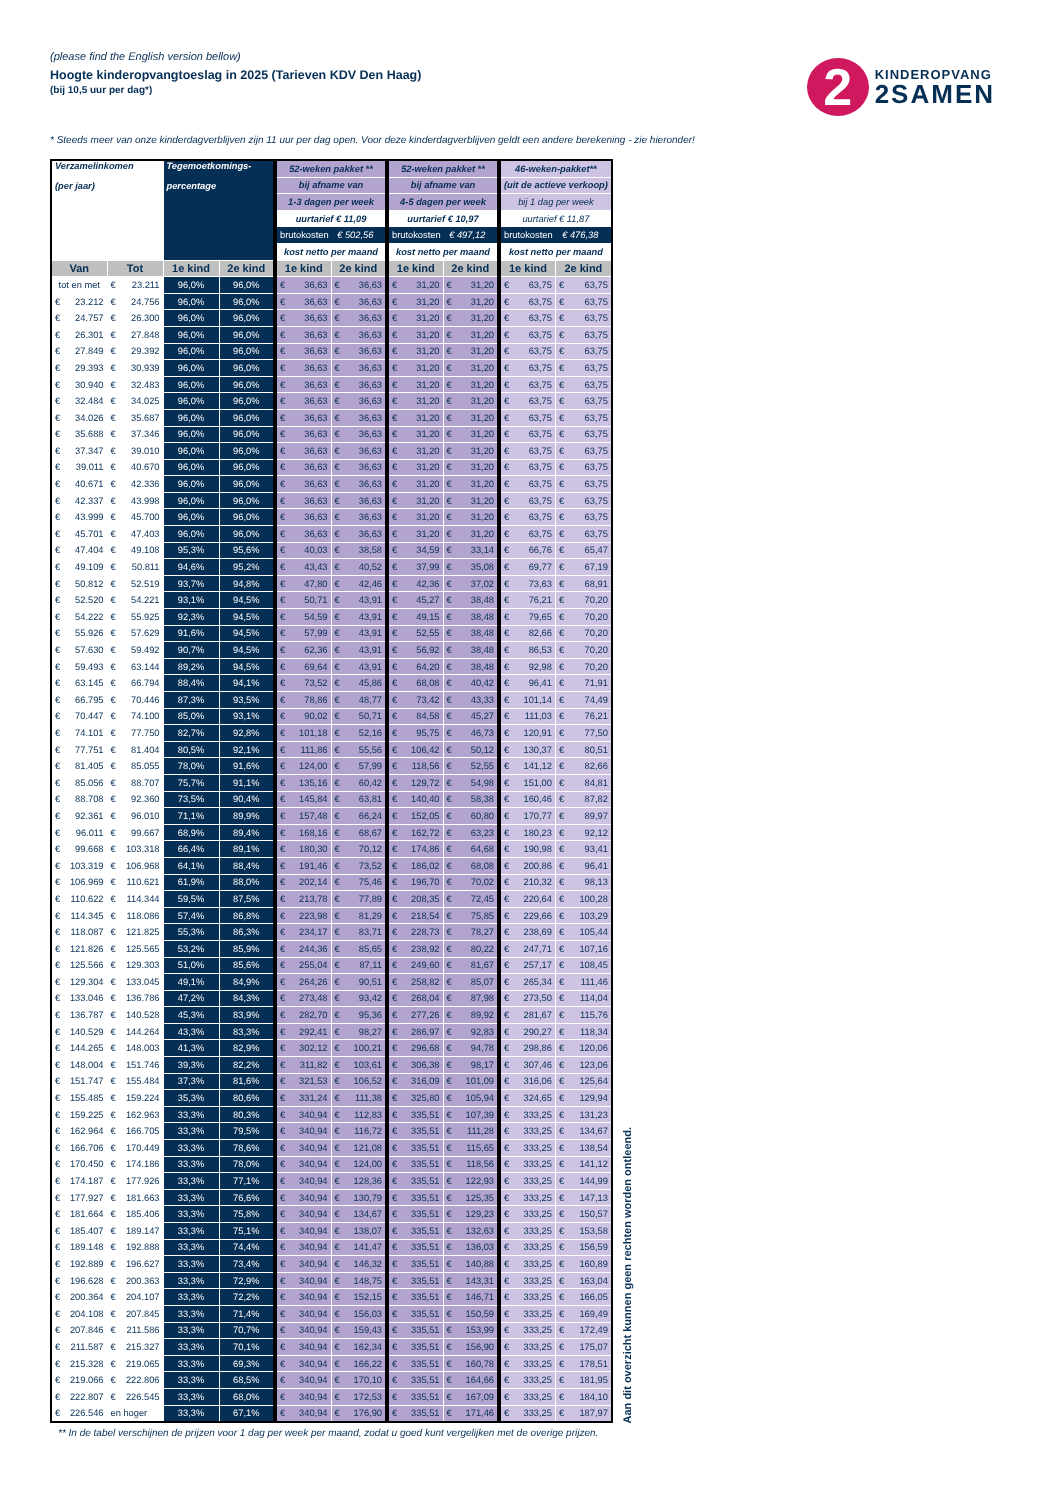(please find the English version bellow)
Hoogte kinderopvangtoeslag in 2025 (Tarieven KDV Den Haag)
(bij 10,5 uur per dag*)
2
KINDEROPVANG
2SAMEN
* Steeds meer van onze kinderdagverblijven zijn 11 uur per dag open. Voor deze kinderdagverblijven geldt een andere berekening - zie hieronder!
| Verzamelinkomen (per jaar) | | Tegemoetkomings- percentage | | 52-weken pakket ** | | 52-weken pakket ** | | 46-weken-pakket** | |
| --- | --- | --- | --- | --- | --- | --- | --- | --- | --- |
| | | | | bij afname van | | bij afname van | | (uit de actieve verkoop) | |
| | | | | 1-3 dagen per week | | 4-5 dagen per week | | bij 1 dag per week | |
| | | | | uurtarief € 11,09 | | uurtarief € 10,97 | | uurtarief € 11,87 | |
| | | | | brutokosten € 502,56 | | brutokosten € 497,12 | | brutokosten € 476,38 | |
| | | | | kost netto per maand | | kost netto per maand | | kost netto per maand | |
| Van | Tot | 1e kind | 2e kind | 1e kind | 2e kind | 1e kind | 2e kind | 1e kind | 2e kind |
| tot en met | € 23.211 | 96,0% | 96,0% | € 36,63 | € 36,63 | € 31,20 | € 31,20 | € 63,75 | € 63,75 |
| € 23.212 | € 24.756 | 96,0% | 96,0% | € 36,63 | € 36,63 | € 31,20 | € 31,20 | € 63,75 | € 63,75 |
| € 24.757 | € 26.300 | 96,0% | 96,0% | € 36,63 | € 36,63 | € 31,20 | € 31,20 | € 63,75 | € 63,75 |
| € 26.301 | € 27.848 | 96,0% | 96,0% | € 36,63 | € 36,63 | € 31,20 | € 31,20 | € 63,75 | € 63,75 |
| € 27.849 | € 29.392 | 96,0% | 96,0% | € 36,63 | € 36,63 | € 31,20 | € 31,20 | € 63,75 | € 63,75 |
| € 29.393 | € 30.939 | 96,0% | 96,0% | € 36,63 | € 36,63 | € 31,20 | € 31,20 | € 63,75 | € 63,75 |
| € 30.940 | € 32.483 | 96,0% | 96,0% | € 36,63 | € 36,63 | € 31,20 | € 31,20 | € 63,75 | € 63,75 |
| € 32.484 | € 34.025 | 96,0% | 96,0% | € 36,63 | € 36,63 | € 31,20 | € 31,20 | € 63,75 | € 63,75 |
| € 34.026 | € 35.687 | 96,0% | 96,0% | € 36,63 | € 36,63 | € 31,20 | € 31,20 | € 63,75 | € 63,75 |
| € 35.688 | € 37.346 | 96,0% | 96,0% | € 36,63 | € 36,63 | € 31,20 | € 31,20 | € 63,75 | € 63,75 |
| € 37.347 | € 39.010 | 96,0% | 96,0% | € 36,63 | € 36,63 | € 31,20 | € 31,20 | € 63,75 | € 63,75 |
| € 39.011 | € 40.670 | 96,0% | 96,0% | € 36,63 | € 36,63 | € 31,20 | € 31,20 | € 63,75 | € 63,75 |
| € 40.671 | € 42.336 | 96,0% | 96,0% | € 36,63 | € 36,63 | € 31,20 | € 31,20 | € 63,75 | € 63,75 |
| € 42.337 | € 43.998 | 96,0% | 96,0% | € 36,63 | € 36,63 | € 31,20 | € 31,20 | € 63,75 | € 63,75 |
| € 43.999 | € 45.700 | 96,0% | 96,0% | € 36,63 | € 36,63 | € 31,20 | € 31,20 | € 63,75 | € 63,75 |
| € 45.701 | € 47.403 | 96,0% | 96,0% | € 36,63 | € 36,63 | € 31,20 | € 31,20 | € 63,75 | € 63,75 |
| € 47.404 | € 49.108 | 95,3% | 95,6% | € 40,03 | € 38,58 | € 34,59 | € 33,14 | € 66,76 | € 65,47 |
| € 49.109 | € 50.811 | 94,6% | 95,2% | € 43,43 | € 40,52 | € 37,99 | € 35,08 | € 69,77 | € 67,19 |
| € 50.812 | € 52.519 | 93,7% | 94,8% | € 47,80 | € 42,46 | € 42,36 | € 37,02 | € 73,63 | € 68,91 |
| € 52.520 | € 54.221 | 93,1% | 94,5% | € 50,71 | € 43,91 | € 45,27 | € 38,48 | € 76,21 | € 70,20 |
| € 54.222 | € 55.925 | 92,3% | 94,5% | € 54,59 | € 43,91 | € 49,15 | € 38,48 | € 79,65 | € 70,20 |
| € 55.926 | € 57.629 | 91,6% | 94,5% | € 57,99 | € 43,91 | € 52,55 | € 38,48 | € 82,66 | € 70,20 |
| € 57.630 | € 59.492 | 90,7% | 94,5% | € 62,36 | € 43,91 | € 56,92 | € 38,48 | € 86,53 | € 70,20 |
| € 59.493 | € 63.144 | 89,2% | 94,5% | € 69,64 | € 43,91 | € 64,20 | € 38,48 | € 92,98 | € 70,20 |
| € 63.145 | € 66.794 | 88,4% | 94,1% | € 73,52 | € 45,86 | € 68,08 | € 40,42 | € 96,41 | € 71,91 |
| € 66.795 | € 70.446 | 87,3% | 93,5% | € 78,86 | € 48,77 | € 73,42 | € 43,33 | € 101,14 | € 74,49 |
| € 70.447 | € 74.100 | 85,0% | 93,1% | € 90,02 | € 50,71 | € 84,58 | € 45,27 | € 111,03 | € 76,21 |
| € 74.101 | € 77.750 | 82,7% | 92,8% | € 101,18 | € 52,16 | € 95,75 | € 46,73 | € 120,91 | € 77,50 |
| € 77.751 | € 81.404 | 80,5% | 92,1% | € 111,86 | € 55,56 | € 106,42 | € 50,12 | € 130,37 | € 80,51 |
| € 81.405 | € 85.055 | 78,0% | 91,6% | € 124,00 | € 57,99 | € 118,56 | € 52,55 | € 141,12 | € 82,66 |
| € 85.056 | € 88.707 | 75,7% | 91,1% | € 135,16 | € 60,42 | € 129,72 | € 54,98 | € 151,00 | € 84,81 |
| € 88.708 | € 92.360 | 73,5% | 90,4% | € 145,84 | € 63,81 | € 140,40 | € 58,38 | € 160,46 | € 87,82 |
| € 92.361 | € 96.010 | 71,1% | 89,9% | € 157,48 | € 66,24 | € 152,05 | € 60,80 | € 170,77 | € 89,97 |
| € 96.011 | € 99.667 | 68,9% | 89,4% | € 168,16 | € 68,67 | € 162,72 | € 63,23 | € 180,23 | € 92,12 |
| € 99.668 | € 103.318 | 66,4% | 89,1% | € 180,30 | € 70,12 | € 174,86 | € 64,68 | € 190,98 | € 93,41 |
| € 103.319 | € 106.968 | 64,1% | 88,4% | € 191,46 | € 73,52 | € 186,02 | € 68,08 | € 200,86 | € 96,41 |
| € 106.969 | € 110.621 | 61,9% | 88,0% | € 202,14 | € 75,46 | € 196,70 | € 70,02 | € 210,32 | € 98,13 |
| € 110.622 | € 114.344 | 59,5% | 87,5% | € 213,78 | € 77,89 | € 208,35 | € 72,45 | € 220,64 | € 100,28 |
| € 114.345 | € 118.086 | 57,4% | 86,8% | € 223,98 | € 81,29 | € 218,54 | € 75,85 | € 229,66 | € 103,29 |
| € 118.087 | € 121.825 | 55,3% | 86,3% | € 234,17 | € 83,71 | € 228,73 | € 78,27 | € 238,69 | € 105,44 |
| € 121.826 | € 125.565 | 53,2% | 85,9% | € 244,36 | € 85,65 | € 238,92 | € 80,22 | € 247,71 | € 107,16 |
| € 125.566 | € 129.303 | 51,0% | 85,6% | € 255,04 | € 87,11 | € 249,60 | € 81,67 | € 257,17 | € 108,45 |
| € 129.304 | € 133.045 | 49,1% | 84,9% | € 264,26 | € 90,51 | € 258,82 | € 85,07 | € 265,34 | € 111,46 |
| € 133.046 | € 136.786 | 47,2% | 84,3% | € 273,48 | € 93,42 | € 268,04 | € 87,98 | € 273,50 | € 114,04 |
| € 136.787 | € 140.528 | 45,3% | 83,9% | € 282,70 | € 95,36 | € 277,26 | € 89,92 | € 281,67 | € 115,76 |
| € 140.529 | € 144.264 | 43,3% | 83,3% | € 292,41 | € 98,27 | € 286,97 | € 92,83 | € 290,27 | € 118,34 |
| € 144.265 | € 148.003 | 41,3% | 82,9% | € 302,12 | € 100,21 | € 296,68 | € 94,78 | € 298,86 | € 120,06 |
| € 148.004 | € 151.746 | 39,3% | 82,2% | € 311,82 | € 103,61 | € 306,38 | € 98,17 | € 307,46 | € 123,06 |
| € 151.747 | € 155.484 | 37,3% | 81,6% | € 321,53 | € 106,52 | € 316,09 | € 101,09 | € 316,06 | € 125,64 |
| € 155.485 | € 159.224 | 35,3% | 80,6% | € 331,24 | € 111,38 | € 325,80 | € 105,94 | € 324,65 | € 129,94 |
| € 159.225 | € 162.963 | 33,3% | 80,3% | € 340,94 | € 112,83 | € 335,51 | € 107,39 | € 333,25 | € 131,23 |
| € 162.964 | € 166.705 | 33,3% | 79,5% | € 340,94 | € 116,72 | € 335,51 | € 111,28 | € 333,25 | € 134,67 |
| € 166.706 | € 170.449 | 33,3% | 78,6% | € 340,94 | € 121,08 | € 335,51 | € 115,65 | € 333,25 | € 138,54 |
| € 170.450 | € 174.186 | 33,3% | 78,0% | € 340,94 | € 124,00 | € 335,51 | € 118,56 | € 333,25 | € 141,12 |
| € 174.187 | € 177.926 | 33,3% | 77,1% | € 340,94 | € 128,36 | € 335,51 | € 122,93 | € 333,25 | € 144,99 |
| € 177.927 | € 181.663 | 33,3% | 76,6% | € 340,94 | € 130,79 | € 335,51 | € 125,35 | € 333,25 | € 147,13 |
| € 181.664 | € 185.406 | 33,3% | 75,8% | € 340,94 | € 134,67 | € 335,51 | € 129,23 | € 333,25 | € 150,57 |
| € 185.407 | € 189.147 | 33,3% | 75,1% | € 340,94 | € 138,07 | € 335,51 | € 132,63 | € 333,25 | € 153,58 |
| € 189.148 | € 192.888 | 33,3% | 74,4% | € 340,94 | € 141,47 | € 335,51 | € 136,03 | € 333,25 | € 156,59 |
| € 192.889 | € 196.627 | 33,3% | 73,4% | € 340,94 | € 146,32 | € 335,51 | € 140,88 | € 333,25 | € 160,89 |
| € 196.628 | € 200.363 | 33,3% | 72,9% | € 340,94 | € 148,75 | € 335,51 | € 143,31 | € 333,25 | € 163,04 |
| € 200.364 | € 204.107 | 33,3% | 72,2% | € 340,94 | € 152,15 | € 335,51 | € 146,71 | € 333,25 | € 166,05 |
| € 204.108 | € 207.845 | 33,3% | 71,4% | € 340,94 | € 156,03 | € 335,51 | € 150,59 | € 333,25 | € 169,49 |
| € 207.846 | € 211.586 | 33,3% | 70,7% | € 340,94 | € 159,43 | € 335,51 | € 153,99 | € 333,25 | € 172,49 |
| € 211.587 | € 215.327 | 33,3% | 70,1% | € 340,94 | € 162,34 | € 335,51 | € 156,90 | € 333,25 | € 175,07 |
| € 215.328 | € 219.065 | 33,3% | 69,3% | € 340,94 | € 166,22 | € 335,51 | € 160,78 | € 333,25 | € 178,51 |
| € 219.066 | € 222.806 | 33,3% | 68,5% | € 340,94 | € 170,10 | € 335,51 | € 164,66 | € 333,25 | € 181,95 |
| € 222.807 | € 226.545 | 33,3% | 68,0% | € 340,94 | € 172,53 | € 335,51 | € 167,09 | € 333,25 | € 184,10 |
| € 226.546 | en hoger | 33,3% | 67,1% | € 340,94 | € 176,90 | € 335,51 | € 171,46 | € 333,25 | € 187,97 |
Aan dit overzicht kunnen geen rechten worden ontleend.
** In de tabel verschijnen de prijzen voor 1 dag per week per maand, zodat u goed kunt vergelijken met de overige prijzen.